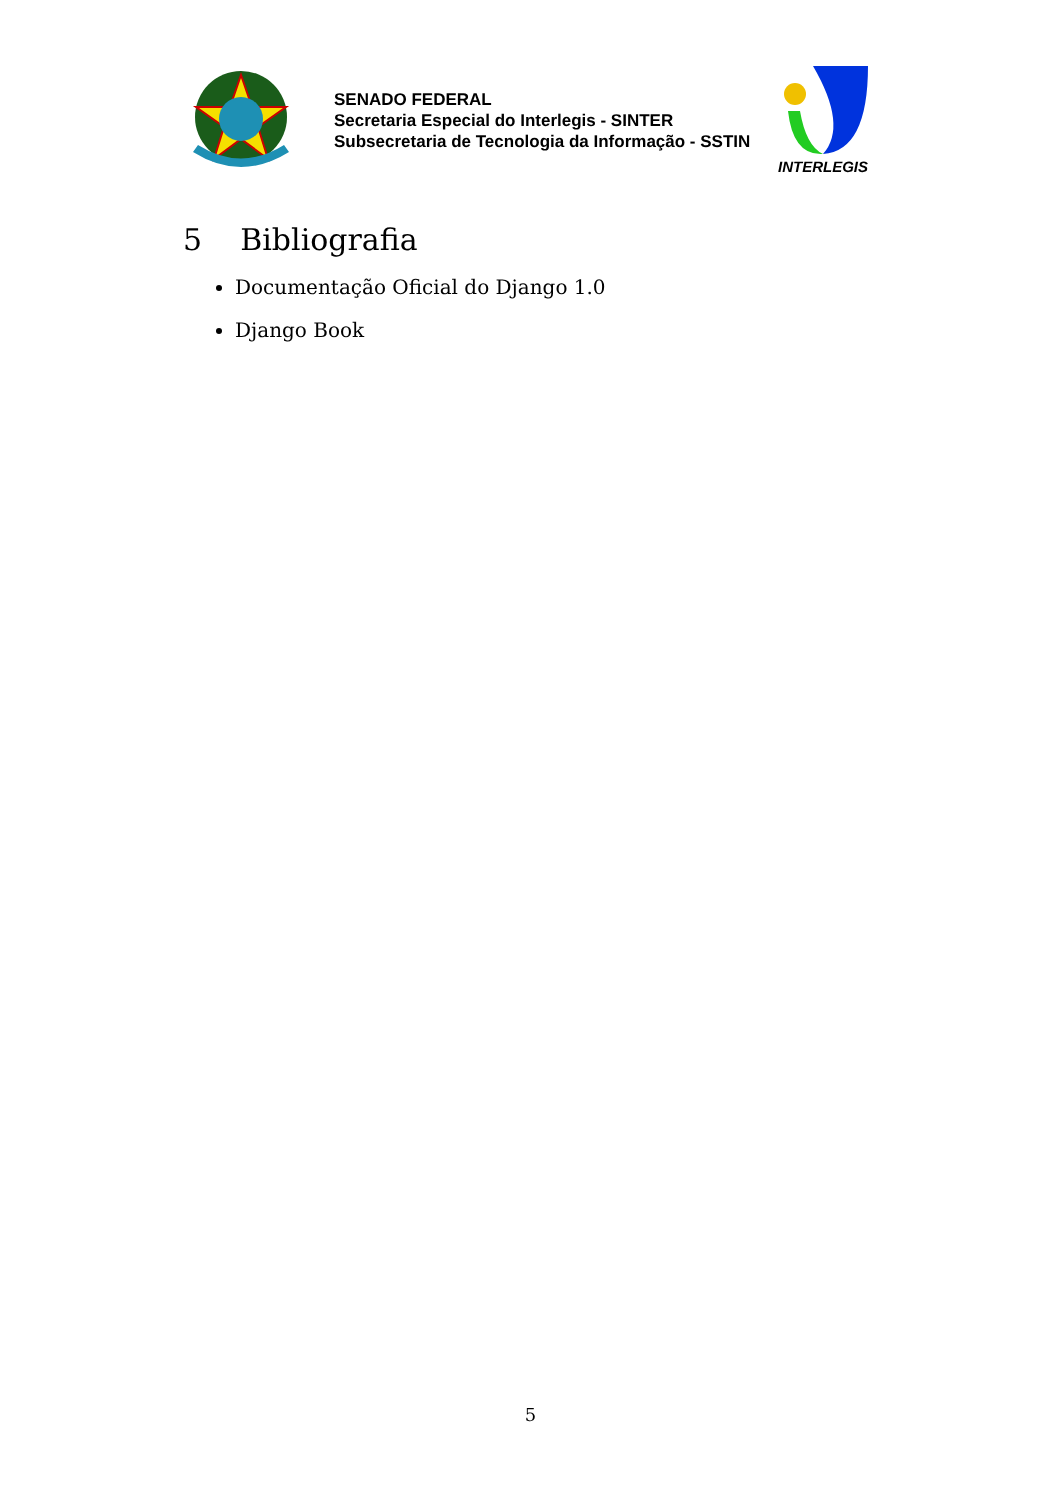SENADO FEDERAL
Secretaria Especial do Interlegis - SINTER
Subsecretaria de Tecnologia da Informação - SSTIN
INTERLEGIS
5 Bibliografia
Documentação Oficial do Django 1.0
Django Book
5